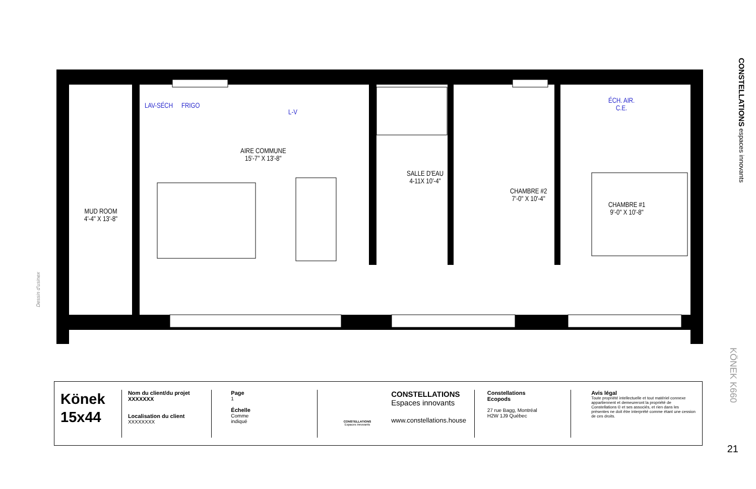LAV-SÉCH FRIGO
L-V
ÉCH. AIR.
C.E.
AIRE COMMUNE
15'-7" X 13'-8"
MUD ROOM
4'-4" X 13'-8"
SALLE D'EAU
4-11X 10'-4"
CHAMBRE #2
7'-0" X 10'-4"
CHAMBRE #1
9'-0" X 10'-8"
Dessin d'usinex
CONSTELLATIONS espaces innovants
KÖNEK K660
Könek
15x44
Nom du client/du projet
XXXXXXX
Localisation du client
XXXXXXXX
Page
1
Échelle
Comme
indiqué
CONSTELLATIONS
Espaces innovants
CONSTELLATIONS
Espaces innovants
www.constellations.house
Constellations
Ecopods
27 rue Bagg, Montréal
H2W 1J9 Québec
Avis légal
Toute propriété intellectuelle et tout matériel connexe appartiennent et demeureront la propriété de Constellations © et ses associés, et rien dans les présentes ne doit être interprété comme étant une cession de ces droits.
21